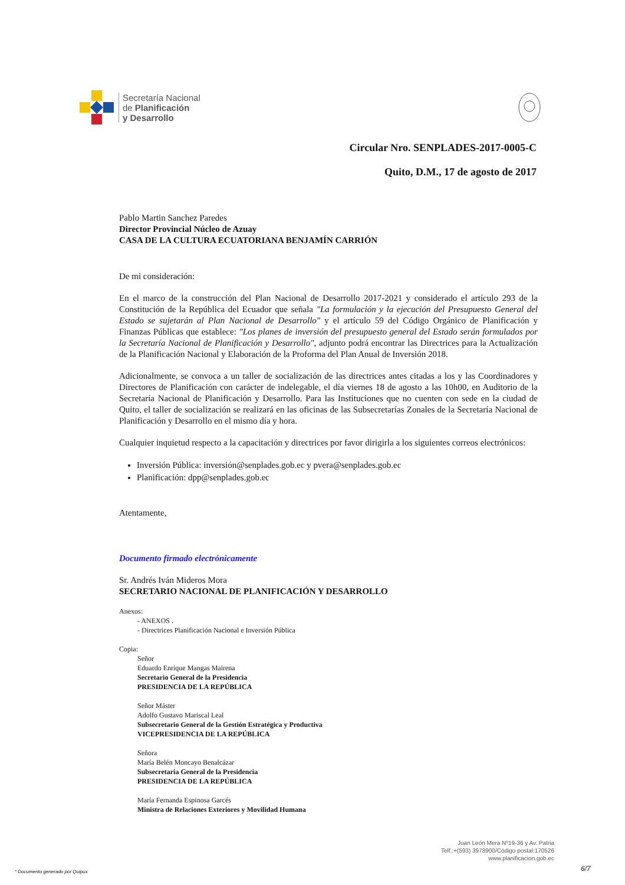Secretaría Nacional
de Planificación
y Desarrollo
Circular Nro. SENPLADES-2017-0005-C
Quito, D.M., 17 de agosto de 2017
Pablo Martin Sanchez Paredes
Director Provincial Núcleo de Azuay
CASA DE LA CULTURA ECUATORIANA BENJAMÍN CARRIÓN
De mi consideración:
En el marco de la construcción del Plan Nacional de Desarrollo 2017-2021 y considerado el artículo 293 de la Constitución de la República del Ecuador que señala "La formulación y la ejecución del Presupuesto General del Estado se sujetarán al Plan Nacional de Desarrollo" y el artículo 59 del Código Orgánico de Planificación y Finanzas Públicas que establece: "Los planes de inversión del presupuesto general del Estado serán formulados por la Secretaría Nacional de Planificación y Desarrollo", adjunto podrá encontrar las Directrices para la Actualización de la Planificación Nacional y Elaboración de la Proforma del Plan Anual de Inversión 2018.
Adicionalmente, se convoca a un taller de socialización de las directrices antes citadas a los y las Coordinadores y Directores de Planificación con carácter de indelegable, el día viernes 18 de agosto a las 10h00, en Auditorio de la Secretaría Nacional de Planificación y Desarrollo. Para las Instituciones que no cuenten con sede en la ciudad de Quito, el taller de socialización se realizará en las oficinas de las Subsecretarías Zonales de la Secretaría Nacional de Planificación y Desarrollo en el mismo día y hora.
Cualquier inquietud respecto a la capacitación y directrices por favor dirigirla a los siguientes correos electrónicos:
Inversión Pública: inversión@senplades.gob.ec y pvera@senplades.gob.ec
Planificación: dpp@senplades.gob.ec
Atentamente,
Documento firmado electrónicamente
Sr. Andrés Iván Mideros Mora
SECRETARIO NACIONAL DE PLANIFICACIÓN Y DESARROLLO
Anexos:
- ANEXOS .
- Directrices Planificación Nacional e Inversión Pública
Copia:
Señor
Eduardo Enrique Mangas Mairena
Secretario General de la Presidencia
PRESIDENCIA DE LA REPÚBLICA
Señor Máster
Adolfo Gustavo Mariscal Leal
Subsecretario General de la Gestión Estratégica y Productiva
VICEPRESIDENCIA DE LA REPÚBLICA
Señora
María Belén Moncayo Benalcázar
Subsecretaria General de la Presidencia
PRESIDENCIA DE LA REPÚBLICA
María Fernanda Espinosa Garcés
Ministra de Relaciones Exteriores y Movilidad Humana
Juan León Mera Nº19-36 y Av. Patria
Telf.:+(593) 3978900/Código postal:170526
www.planificacion.gob.ec
* Documento generado por Quipux
6/7